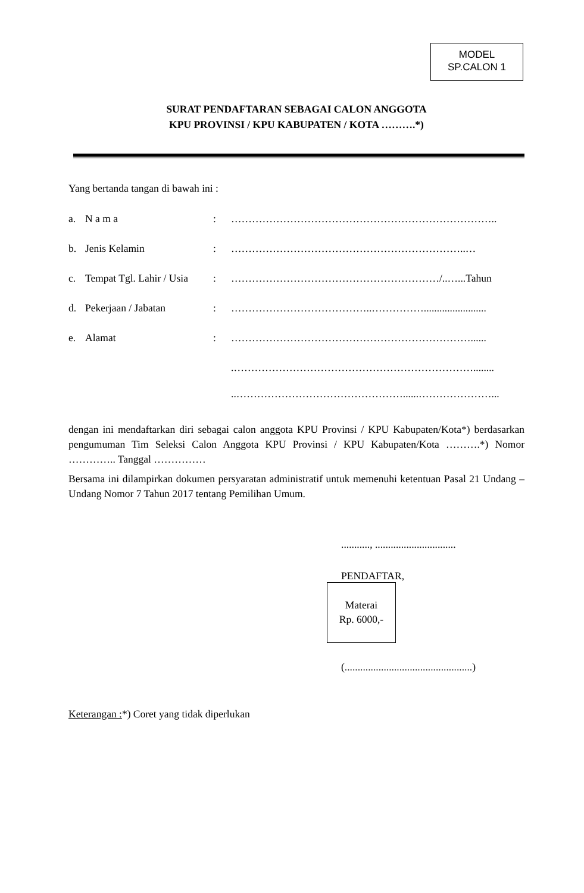MODEL
SP.CALON 1
SURAT PENDAFTARAN SEBAGAI CALON ANGGOTA
KPU PROVINSI / KPU KABUPATEN / KOTA ……….*)
Yang bertanda tangan di bawah ini :
a. N a m a: …………………………………………………………………..
b. Jenis Kelamin: …………………………………………………………..…
c. Tempat Tgl. Lahir / Usia: ……………………………………………………/..…...Tahun
d. Pekerjaan / Jabatan: …………………………………..……………........................
e. Alamat: ……………………………………………………………......
.……………………………………………………………........
..…………………………………………......…………………...
dengan ini mendaftarkan diri sebagai calon anggota KPU Provinsi / KPU Kabupaten/Kota*) berdasarkan pengumuman Tim Seleksi Calon Anggota KPU Provinsi / KPU Kabupaten/Kota ……….*) Nomor ………….. Tanggal ……………
Bersama ini dilampirkan dokumen persyaratan administratif untuk memenuhi ketentuan Pasal 21 Undang – Undang Nomor 7 Tahun 2017 tentang Pemilihan Umum.
..........., ...............................
PENDAFTAR,
Materai
Rp. 6000,-
(.................................................)
Keterangan :*) Coret yang tidak diperlukan